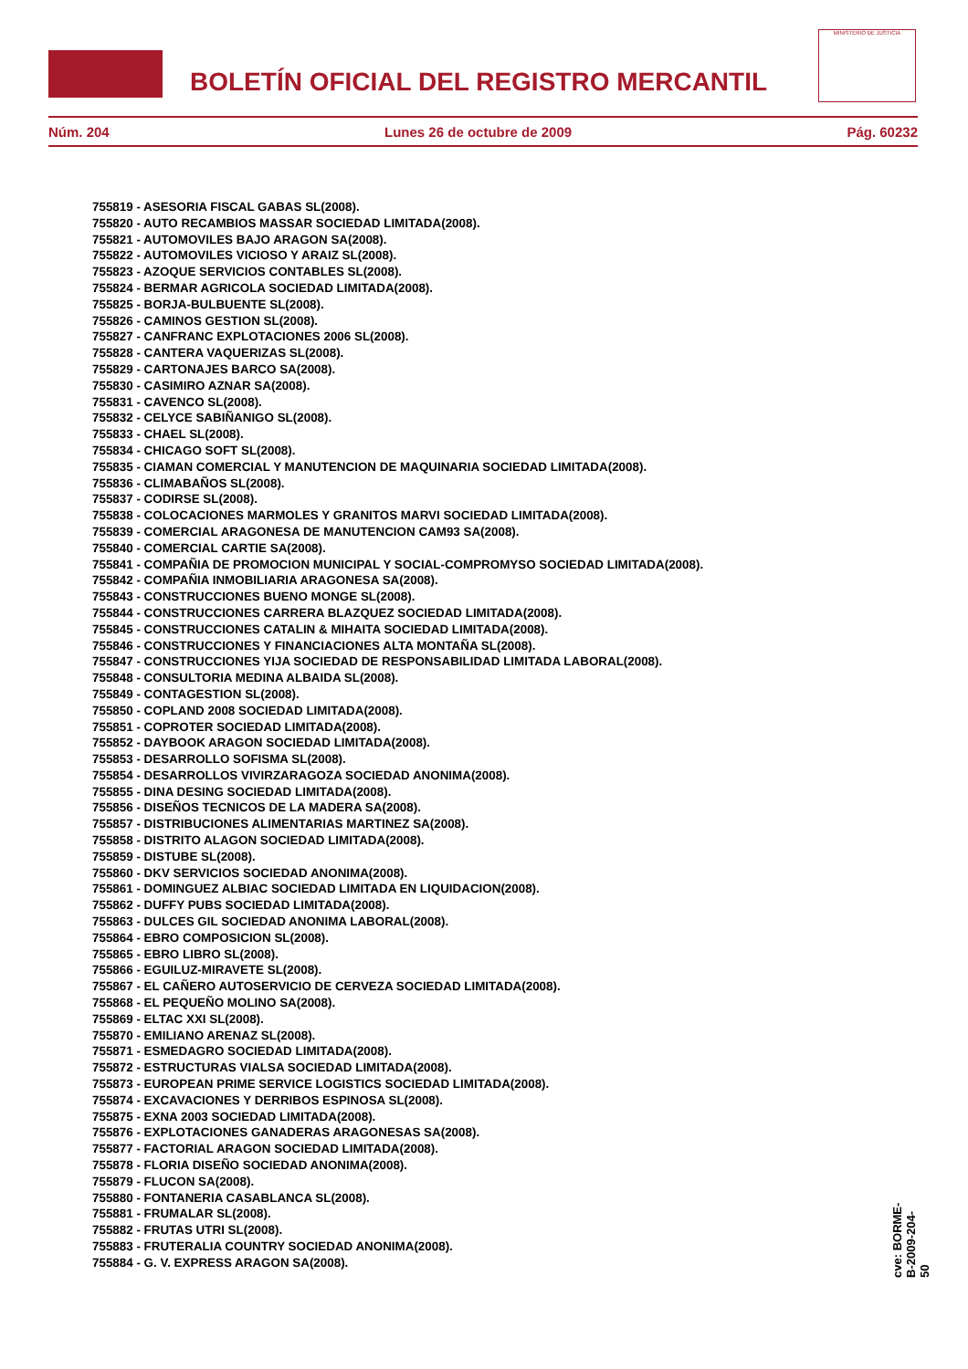BOLETÍN OFICIAL DEL REGISTRO MERCANTIL
MINISTERIO DE JUSTICIA
Núm. 204 Lunes 26 de octubre de 2009 Pág. 60232
755819 - ASESORIA FISCAL GABAS SL(2008).
755820 - AUTO RECAMBIOS MASSAR SOCIEDAD LIMITADA(2008).
755821 - AUTOMOVILES BAJO ARAGON SA(2008).
755822 - AUTOMOVILES VICIOSO Y ARAIZ SL(2008).
755823 - AZOQUE SERVICIOS CONTABLES SL(2008).
755824 - BERMAR AGRICOLA SOCIEDAD LIMITADA(2008).
755825 - BORJA-BULBUENTE SL(2008).
755826 - CAMINOS GESTION SL(2008).
755827 - CANFRANC EXPLOTACIONES 2006 SL(2008).
755828 - CANTERA VAQUERIZAS SL(2008).
755829 - CARTONAJES BARCO SA(2008).
755830 - CASIMIRO AZNAR SA(2008).
755831 - CAVENCO SL(2008).
755832 - CELYCE SABIÑANIGO SL(2008).
755833 - CHAEL SL(2008).
755834 - CHICAGO SOFT SL(2008).
755835 - CIAMAN COMERCIAL Y MANUTENCION DE MAQUINARIA SOCIEDAD LIMITADA(2008).
755836 - CLIMABAÑOS SL(2008).
755837 - CODIRSE SL(2008).
755838 - COLOCACIONES MARMOLES Y GRANITOS MARVI SOCIEDAD LIMITADA(2008).
755839 - COMERCIAL ARAGONESA DE MANUTENCION CAM93 SA(2008).
755840 - COMERCIAL CARTIE SA(2008).
755841 - COMPAÑIA DE PROMOCION MUNICIPAL Y SOCIAL-COMPROMYSO SOCIEDAD LIMITADA(2008).
755842 - COMPAÑIA INMOBILIARIA ARAGONESA SA(2008).
755843 - CONSTRUCCIONES BUENO MONGE SL(2008).
755844 - CONSTRUCCIONES CARRERA BLAZQUEZ SOCIEDAD LIMITADA(2008).
755845 - CONSTRUCCIONES CATALIN & MIHAITA SOCIEDAD LIMITADA(2008).
755846 - CONSTRUCCIONES Y FINANCIACIONES ALTA MONTAÑA SL(2008).
755847 - CONSTRUCCIONES YIJA SOCIEDAD DE RESPONSABILIDAD LIMITADA LABORAL(2008).
755848 - CONSULTORIA MEDINA ALBAIDA SL(2008).
755849 - CONTAGESTION SL(2008).
755850 - COPLAND 2008 SOCIEDAD LIMITADA(2008).
755851 - COPROTER SOCIEDAD LIMITADA(2008).
755852 - DAYBOOK ARAGON SOCIEDAD LIMITADA(2008).
755853 - DESARROLLO SOFISMA SL(2008).
755854 - DESARROLLOS VIVIRZARAGOZA SOCIEDAD ANONIMA(2008).
755855 - DINA DESING SOCIEDAD LIMITADA(2008).
755856 - DISEÑOS TECNICOS DE LA MADERA SA(2008).
755857 - DISTRIBUCIONES ALIMENTARIAS MARTINEZ SA(2008).
755858 - DISTRITO ALAGON SOCIEDAD LIMITADA(2008).
755859 - DISTUBE SL(2008).
755860 - DKV SERVICIOS SOCIEDAD ANONIMA(2008).
755861 - DOMINGUEZ ALBIAC SOCIEDAD LIMITADA EN LIQUIDACION(2008).
755862 - DUFFY PUBS SOCIEDAD LIMITADA(2008).
755863 - DULCES GIL SOCIEDAD ANONIMA LABORAL(2008).
755864 - EBRO COMPOSICION SL(2008).
755865 - EBRO LIBRO SL(2008).
755866 - EGUILUZ-MIRAVETE SL(2008).
755867 - EL CAÑERO AUTOSERVICIO DE CERVEZA SOCIEDAD LIMITADA(2008).
755868 - EL PEQUEÑO MOLINO SA(2008).
755869 - ELTAC XXI SL(2008).
755870 - EMILIANO ARENAZ SL(2008).
755871 - ESMEDAGRO SOCIEDAD LIMITADA(2008).
755872 - ESTRUCTURAS VIALSA SOCIEDAD LIMITADA(2008).
755873 - EUROPEAN PRIME SERVICE LOGISTICS SOCIEDAD LIMITADA(2008).
755874 - EXCAVACIONES Y DERRIBOS ESPINOSA SL(2008).
755875 - EXNA 2003 SOCIEDAD LIMITADA(2008).
755876 - EXPLOTACIONES GANADERAS ARAGONESAS SA(2008).
755877 - FACTORIAL ARAGON SOCIEDAD LIMITADA(2008).
755878 - FLORIA DISEÑO SOCIEDAD ANONIMA(2008).
755879 - FLUCON SA(2008).
755880 - FONTANERIA CASABLANCA SL(2008).
755881 - FRUMALAR SL(2008).
755882 - FRUTAS UTRI SL(2008).
755883 - FRUTERALIA COUNTRY SOCIEDAD ANONIMA(2008).
755884 - G. V. EXPRESS ARAGON SA(2008).
cve: BORME-B-2009-204-50